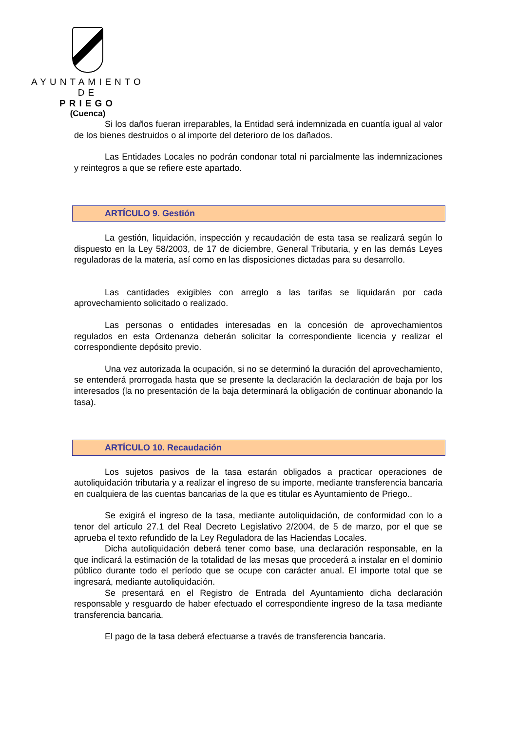AYUNTAMIENTO
DE
PRIEGO
(Cuenca)
Si los daños fueran irreparables, la Entidad será indemnizada en cuantía igual al valor de los bienes destruidos o al importe del deterioro de los dañados.
Las Entidades Locales no podrán condonar total ni parcialmente las indemnizaciones y reintegros a que se refiere este apartado.
ARTÍCULO 9. Gestión
La gestión, liquidación, inspección y recaudación de esta tasa se realizará según lo dispuesto en la Ley 58/2003, de 17 de diciembre, General Tributaria, y en las demás Leyes reguladoras de la materia, así como en las disposiciones dictadas para su desarrollo.
Las cantidades exigibles con arreglo a las tarifas se liquidarán por cada aprovechamiento solicitado o realizado.
Las personas o entidades interesadas en la concesión de aprovechamientos regulados en esta Ordenanza deberán solicitar la correspondiente licencia y realizar el correspondiente depósito previo.
Una vez autorizada la ocupación, si no se determinó la duración del aprovechamiento, se entenderá prorrogada hasta que se presente la declaración la declaración de baja por los interesados (la no presentación de la baja determinará la obligación de continuar abonando la tasa).
ARTÍCULO 10. Recaudación
Los sujetos pasivos de la tasa estarán obligados a practicar operaciones de autoliquidación tributaria y a realizar el ingreso de su importe, mediante transferencia bancaria en cualquiera de las cuentas bancarias de la que es titular es Ayuntamiento de Priego..
Se exigirá el ingreso de la tasa, mediante autoliquidación, de conformidad con lo a tenor del artículo 27.1 del Real Decreto Legislativo 2/2004, de 5 de marzo, por el que se aprueba el texto refundido de la Ley Reguladora de las Haciendas Locales.
Dicha autoliquidación deberá tener como base, una declaración responsable, en la que indicará la estimación de la totalidad de las mesas que procederá a instalar en el dominio público durante todo el período que se ocupe con carácter anual. El importe total que se ingresará, mediante autoliquidación.
Se presentará en el Registro de Entrada del Ayuntamiento dicha declaración responsable y resguardo de haber efectuado el correspondiente ingreso de la tasa mediante transferencia bancaria.
El pago de la tasa deberá efectuarse a través de transferencia bancaria.